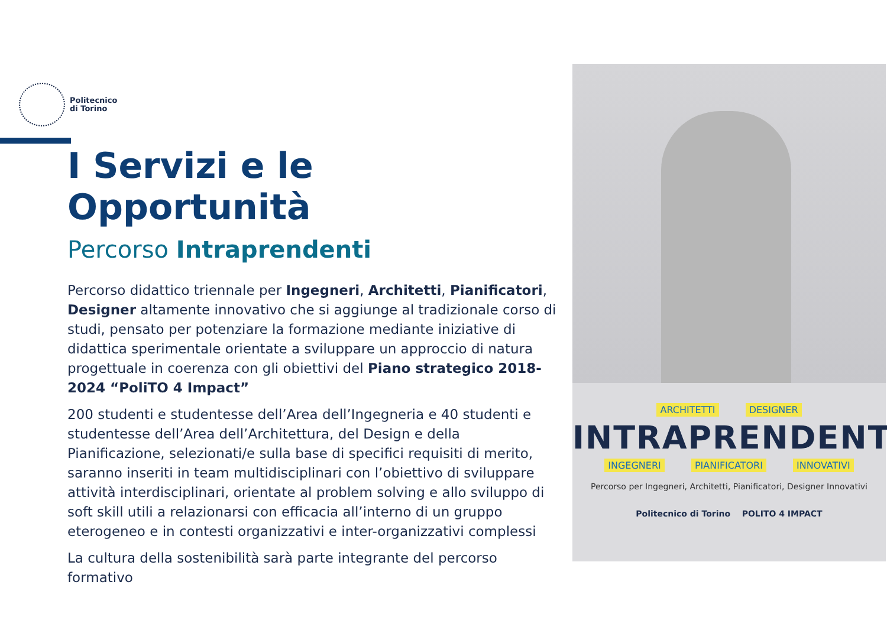Politecnico
di Torino
I Servizi e le Opportunità
Percorso Intraprendenti
Percorso didattico triennale per Ingegneri, Architetti, Pianificatori, Designer altamente innovativo che si aggiunge al tradizionale corso di studi, pensato per potenziare la formazione mediante iniziative di didattica sperimentale orientate a sviluppare un approccio di natura progettuale in coerenza con gli obiettivi del Piano strategico 2018-2024 “PoliTO 4 Impact”
200 studenti e studentesse dell’Area dell’Ingegneria e 40 studenti e studentesse dell’Area dell’Architettura, del Design e della Pianificazione, selezionati/e sulla base di specifici requisiti di merito, saranno inseriti in team multidisciplinari con l’obiettivo di sviluppare attività interdisciplinari, orientate al problem solving e allo sviluppo di soft skill utili a relazionarsi con efficacia all’interno di un gruppo eterogeneo e in contesti organizzativi e inter-organizzativi complessi
La cultura della sostenibilità sarà parte integrante del percorso formativo
ARCHITETTI DESIGNER
INTRAPRENDENTI
INGEGNERI PIANIFICATORI INNOVATIVI
Percorso per Ingegneri, Architetti, Pianificatori, Designer Innovativi
Politecnico di Torino POLITO 4 IMPACT